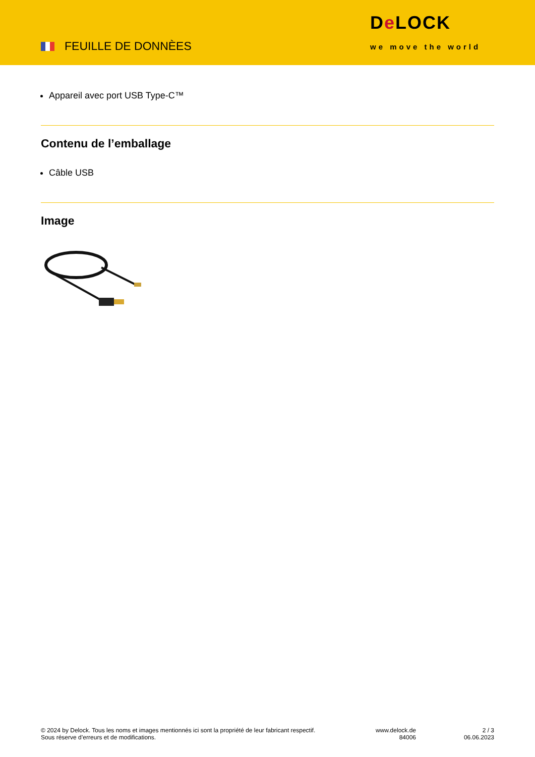FEUILLE DE DONNÈES
De LOCK
we move the world
Appareil avec port USB Type-C™
Contenu de l’emballage
Câble USB
Image
© 2024 by Delock. Tous les noms et images mentionnés ici sont la propriété de leur fabricant respectif.
Sous réserve d’erreurs et de modifications.
www.delock.de
84006
2 / 3
06.06.2023